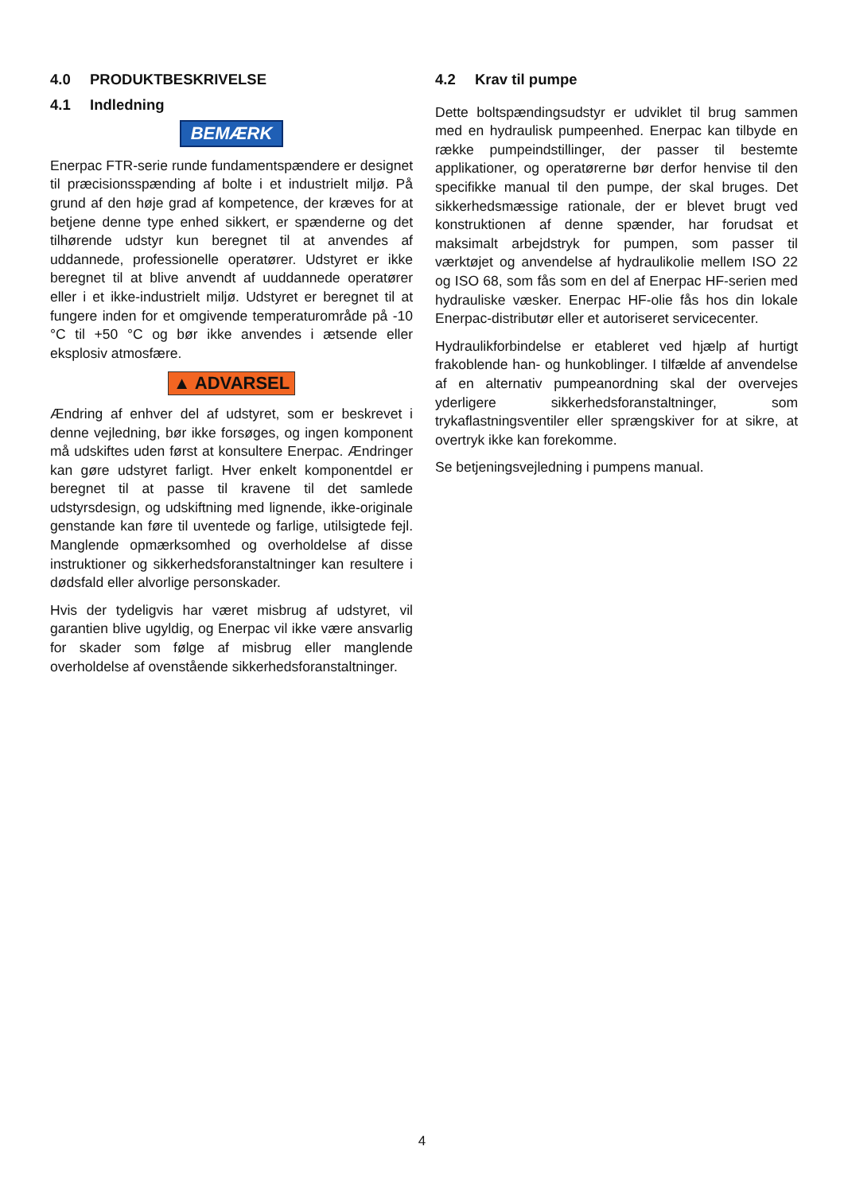4.0 PRODUKTBESKRIVELSE
4.1 Indledning
BEMÆRK
Enerpac FTR-serie runde fundamentspændere er designet til præcisionsspænding af bolte i et industrielt miljø. På grund af den høje grad af kompetence, der kræves for at betjene denne type enhed sikkert, er spænderne og det tilhørende udstyr kun beregnet til at anvendes af uddannede, professionelle operatører. Udstyret er ikke beregnet til at blive anvendt af uuddannede operatører eller i et ikke-industrielt miljø. Udstyret er beregnet til at fungere inden for et omgivende temperaturområde på -10 °C til +50 °C og bør ikke anvendes i ætsende eller eksplosiv atmosfære.
▲ ADVARSEL
Ændring af enhver del af udstyret, som er beskrevet i denne vejledning, bør ikke forsøges, og ingen komponent må udskiftes uden først at konsultere Enerpac. Ændringer kan gøre udstyret farligt. Hver enkelt komponentdel er beregnet til at passe til kravene til det samlede udstyrsdesign, og udskiftning med lignende, ikke-originale genstande kan føre til uventede og farlige, utilsigtede fejl. Manglende opmærksomhed og overholdelse af disse instruktioner og sikkerhedsforanstaltninger kan resultere i dødsfald eller alvorlige personskader.
Hvis der tydeligvis har været misbrug af udstyret, vil garantien blive ugyldig, og Enerpac vil ikke være ansvarlig for skader som følge af misbrug eller manglende overholdelse af ovenstående sikkerhedsforanstaltninger.
4.2 Krav til pumpe
Dette boltspændingsudstyr er udviklet til brug sammen med en hydraulisk pumpeenhed. Enerpac kan tilbyde en række pumpeindstillinger, der passer til bestemte applikationer, og operatørerne bør derfor henvise til den specifikke manual til den pumpe, der skal bruges. Det sikkerhedsmæssige rationale, der er blevet brugt ved konstruktionen af denne spænder, har forudsat et maksimalt arbejdstryk for pumpen, som passer til værktøjet og anvendelse af hydraulikolie mellem ISO 22 og ISO 68, som fås som en del af Enerpac HF-serien med hydrauliske væsker. Enerpac HF-olie fås hos din lokale Enerpac-distributør eller et autoriseret servicecenter.
Hydraulikforbindelse er etableret ved hjælp af hurtigt frakoblende han- og hunkoblinger. I tilfælde af anvendelse af en alternativ pumpeanordning skal der overvejes yderligere sikkerhedsforanstaltninger, som trykaflastningsventiler eller sprængskiver for at sikre, at overtryk ikke kan forekomme.
Se betjeningsvejledning i pumpens manual.
4